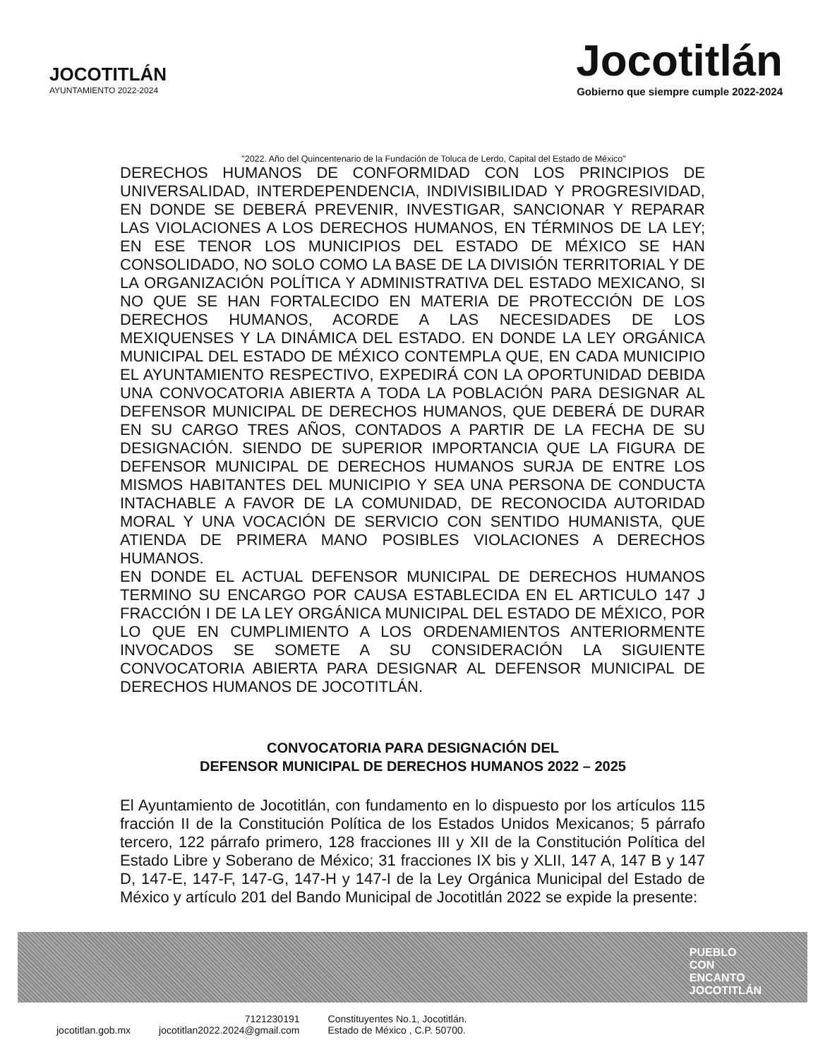JOCOTITLÁN
AYUNTAMIENTO 2022-2024
Jocotitlán
Gobierno que siempre cumple 2022-2024
"2022. Año del Quincentenario de la Fundación de Toluca de Lerdo, Capital del Estado de México"
DERECHOS HUMANOS DE CONFORMIDAD CON LOS PRINCIPIOS DE UNIVERSALIDAD, INTERDEPENDENCIA, INDIVISIBILIDAD Y PROGRESIVIDAD, EN DONDE SE DEBERÁ PREVENIR, INVESTIGAR, SANCIONAR Y REPARAR LAS VIOLACIONES A LOS DERECHOS HUMANOS, EN TÉRMINOS DE LA LEY; EN ESE TENOR LOS MUNICIPIOS DEL ESTADO DE MÉXICO SE HAN CONSOLIDADO, NO SOLO COMO LA BASE DE LA DIVISIÓN TERRITORIAL Y DE LA ORGANIZACIÓN POLÍTICA Y ADMINISTRATIVA DEL ESTADO MEXICANO, SI NO QUE SE HAN FORTALECIDO EN MATERIA DE PROTECCIÓN DE LOS DERECHOS HUMANOS, ACORDE A LAS NECESIDADES DE LOS MEXIQUENSES Y LA DINÁMICA DEL ESTADO. EN DONDE LA LEY ORGÁNICA MUNICIPAL DEL ESTADO DE MÉXICO CONTEMPLA QUE, EN CADA MUNICIPIO EL AYUNTAMIENTO RESPECTIVO, EXPEDIRÁ CON LA OPORTUNIDAD DEBIDA UNA CONVOCATORIA ABIERTA A TODA LA POBLACIÓN PARA DESIGNAR AL DEFENSOR MUNICIPAL DE DERECHOS HUMANOS, QUE DEBERÁ DE DURAR EN SU CARGO TRES AÑOS, CONTADOS A PARTIR DE LA FECHA DE SU DESIGNACIÓN. SIENDO DE SUPERIOR IMPORTANCIA QUE LA FIGURA DE DEFENSOR MUNICIPAL DE DERECHOS HUMANOS SURJA DE ENTRE LOS MISMOS HABITANTES DEL MUNICIPIO Y SEA UNA PERSONA DE CONDUCTA INTACHABLE A FAVOR DE LA COMUNIDAD, DE RECONOCIDA AUTORIDAD MORAL Y UNA VOCACIÓN DE SERVICIO CON SENTIDO HUMANISTA, QUE ATIENDA DE PRIMERA MANO POSIBLES VIOLACIONES A DERECHOS HUMANOS.
EN DONDE EL ACTUAL DEFENSOR MUNICIPAL DE DERECHOS HUMANOS TERMINO SU ENCARGO POR CAUSA ESTABLECIDA EN EL ARTICULO 147 J FRACCIÓN I DE LA LEY ORGÁNICA MUNICIPAL DEL ESTADO DE MÉXICO, POR LO QUE EN CUMPLIMIENTO A LOS ORDENAMIENTOS ANTERIORMENTE INVOCADOS SE SOMETE A SU CONSIDERACIÓN LA SIGUIENTE CONVOCATORIA ABIERTA PARA DESIGNAR AL DEFENSOR MUNICIPAL DE DERECHOS HUMANOS DE JOCOTITLÁN.
CONVOCATORIA PARA DESIGNACIÓN DEL
DEFENSOR MUNICIPAL DE DERECHOS HUMANOS 2022 – 2025
El Ayuntamiento de Jocotitlán, con fundamento en lo dispuesto por los artículos 115 fracción II de la Constitución Política de los Estados Unidos Mexicanos; 5 párrafo tercero, 122 párrafo primero, 128 fracciones III y XII de la Constitución Política del Estado Libre y Soberano de México; 31 fracciones IX bis y XLII, 147 A, 147 B y 147 D, 147-E, 147-F, 147-G, 147-H y 147-I de la Ley Orgánica Municipal del Estado de México y artículo 201 del Bando Municipal de Jocotitlán 2022 se expide la presente:
PUEBLO
CON
ENCANTO
JOCOTITLÁN
jocotitlan.gob.mx
7121230191
jocotitlan2022.2024@gmail.com
Constituyentes No.1, Jocotitlán.
Estado de México , C.P. 50700.